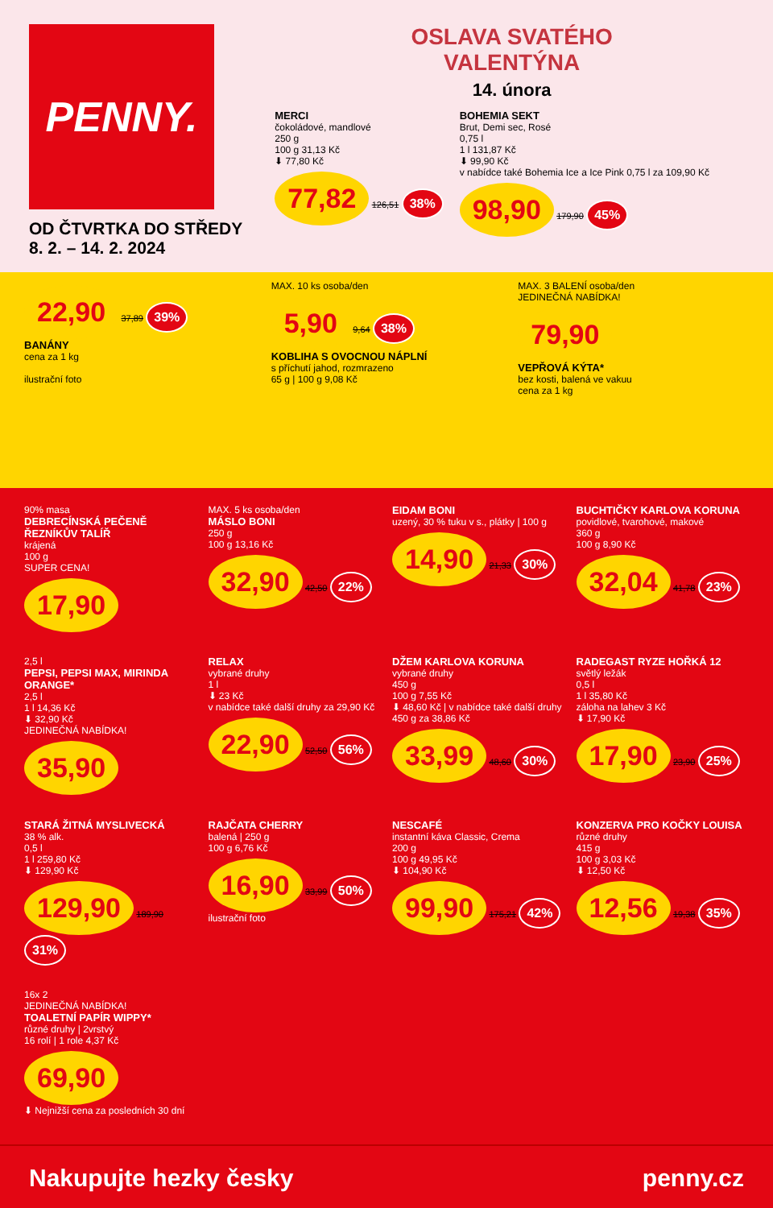PENNY.
OD ČTVRTKA DO STŘEDY
8. 2. – 14. 2. 2024
OSLAVA SVATÉHO
VALENTÝNA
14. února
MERCI
čokoládové, mandlové
250 g
100 g 31,13 Kč
⬇ 77,80 Kč
77,82 126,51 38%
BOHEMIA SEKT
Brut, Demi sec, Rosé
0,75 l
1 l 131,87 Kč
⬇ 99,90 Kč
v nabídce také Bohemia Ice a Ice Pink 0,75 l za 109,90 Kč
98,90 179,90 45%
22,90 37,89 39%
BANÁNY
cena za 1 kg
ilustrační foto
MAX. 10 ks osoba/den
5,90 9,64 38%
KOBLIHA S OVOCNOU NÁPLNÍ
s příchutí jahod, rozmrazeno
65 g | 100 g 9,08 Kč
MAX. 3 BALENÍ osoba/den
JEDINEČNÁ NABÍDKA!
79,90
VEPŘOVÁ KÝTA*
bez kosti, balená ve vakuu
cena za 1 kg
90% masa
DEBRECÍNSKÁ PEČENĚ ŘEZNÍKŮV TALÍŘ
krájená
100 g
SUPER CENA!
17,90
MAX. 5 ks osoba/den
MÁSLO BONI
250 g
100 g 13,16 Kč
32,90 42,50 22%
EIDAM BONI
uzený, 30 % tuku v s., plátky | 100 g
14,90 21,33 30%
BUCHTIČKY KARLOVA KORUNA
povidlové, tvarohové, makové
360 g
100 g 8,90 Kč
32,04 41,78 23%
2,5 l
PEPSI, PEPSI MAX, MIRINDA ORANGE*
2,5 l
1 l 14,36 Kč
⬇ 32,90 Kč
JEDINEČNÁ NABÍDKA!
35,90
RELAX
vybrané druhy
1 l
⬇ 23 Kč
v nabídce také další druhy za 29,90 Kč
22,90 52,50 56%
DŽEM KARLOVA KORUNA
vybrané druhy
450 g
100 g 7,55 Kč
⬇ 48,60 Kč | v nabídce také další druhy 450 g za 38,86 Kč
33,99 48,60 30%
RADEGAST RYZE HOŘKÁ 12
světlý ležák
0,5 l
1 l 35,80 Kč
záloha na lahev 3 Kč
⬇ 17,90 Kč
17,90 23,90 25%
STARÁ ŽITNÁ MYSLIVECKÁ
38 % alk.
0,5 l
1 l 259,80 Kč
⬇ 129,90 Kč
129,90 189,90 31%
RAJČATA CHERRY
balená | 250 g
100 g 6,76 Kč
16,90 33,99 50%
ilustrační foto
NESCAFÉ
instantní káva Classic, Crema
200 g
100 g 49,95 Kč
⬇ 104,90 Kč
99,90 175,21 42%
KONZERVA PRO KOČKY LOUISA
různé druhy
415 g
100 g 3,03 Kč
⬇ 12,50 Kč
12,56 19,38 35%
16x 2
JEDINEČNÁ NABÍDKA!
TOALETNÍ PAPÍR WIPPY*
různé druhy | 2vrstvý
16 rolí | 1 role 4,37 Kč
69,90
⬇ Nejnižší cena za posledních 30 dní
Nakupujte hezky česky penny.cz